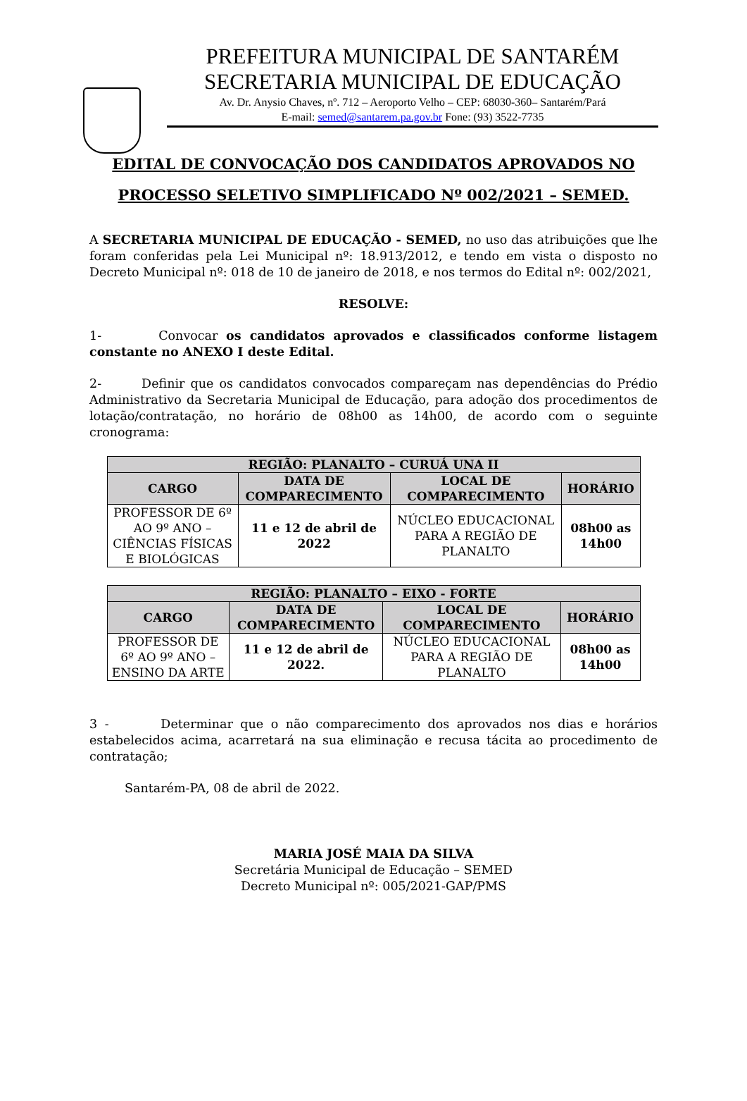PREFEITURA MUNICIPAL DE SANTARÉM
SECRETARIA MUNICIPAL DE EDUCAÇÃO
Av. Dr. Anysio Chaves, nº. 712 – Aeroporto Velho – CEP: 68030-360– Santarém/Pará
E-mail: semed@santarem.pa.gov.br Fone: (93) 3522-7735
EDITAL DE CONVOCAÇÃO DOS CANDIDATOS APROVADOS NO PROCESSO SELETIVO SIMPLIFICADO Nº 002/2021 – SEMED.
A SECRETARIA MUNICIPAL DE EDUCAÇÃO - SEMED, no uso das atribuições que lhe foram conferidas pela Lei Municipal nº: 18.913/2012, e tendo em vista o disposto no Decreto Municipal nº: 018 de 10 de janeiro de 2018, e nos termos do Edital nº: 002/2021,
RESOLVE:
1- Convocar os candidatos aprovados e classificados conforme listagem constante no ANEXO I deste Edital.
2- Definir que os candidatos convocados compareçam nas dependências do Prédio Administrativo da Secretaria Municipal de Educação, para adoção dos procedimentos de lotação/contratação, no horário de 08h00 as 14h00, de acordo com o seguinte cronograma:
| REGIÃO: PLANALTO – CURUÁ UNA II | | | |
| --- | --- | --- | --- |
| CARGO | DATA DE COMPARECIMENTO | LOCAL DE COMPARECIMENTO | HORÁRIO |
| PROFESSOR DE 6º AO 9º ANO – CIÊNCIAS FÍSICAS E BIOLÓGICAS | 11 e 12 de abril de 2022 | NÚCLEO EDUCACIONAL PARA A REGIÃO DE PLANALTO | 08h00 as 14h00 |
| REGIÃO: PLANALTO – EIXO - FORTE | | | |
| --- | --- | --- | --- |
| CARGO | DATA DE COMPARECIMENTO | LOCAL DE COMPARECIMENTO | HORÁRIO |
| PROFESSOR DE 6º AO 9º ANO – ENSINO DA ARTE | 11 e 12 de abril de 2022. | NÚCLEO EDUCACIONAL PARA A REGIÃO DE PLANALTO | 08h00 as 14h00 |
3 - Determinar que o não comparecimento dos aprovados nos dias e horários estabelecidos acima, acarretará na sua eliminação e recusa tácita ao procedimento de contratação;
Santarém-PA, 08 de abril de 2022.
MARIA JOSÉ MAIA DA SILVA
Secretária Municipal de Educação – SEMED
Decreto Municipal nº: 005/2021-GAP/PMS